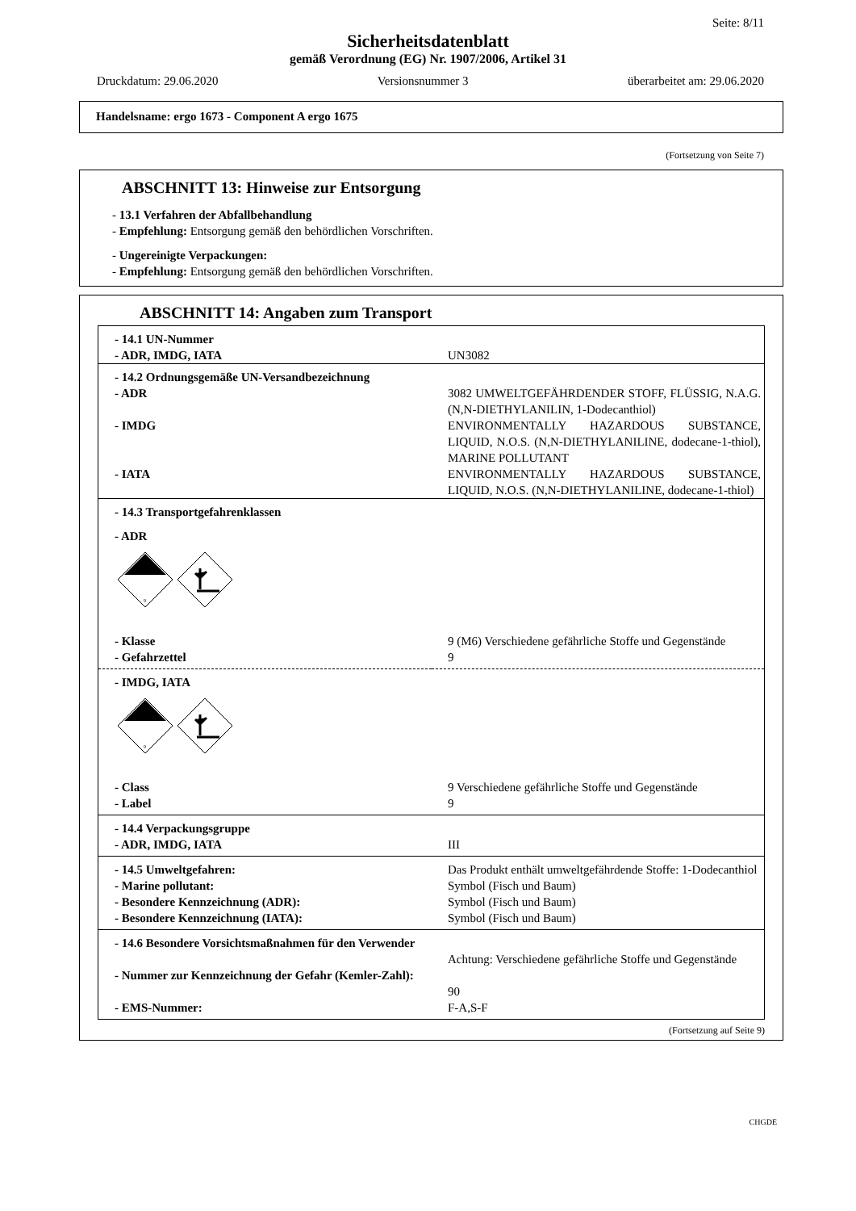Seite: 8/11
Sicherheitsdatenblatt
gemäß Verordnung (EG) Nr. 1907/2006, Artikel 31
Druckdatum: 29.06.2020 Versionsnummer 3 überarbeitet am: 29.06.2020
Handelsname: ergo 1673 - Component A ergo 1675
(Fortsetzung von Seite 7)
ABSCHNITT 13: Hinweise zur Entsorgung
- 13.1 Verfahren der Abfallbehandlung
- Empfehlung: Entsorgung gemäß den behördlichen Vorschriften.
- Ungereinigte Verpackungen:
- Empfehlung: Entsorgung gemäß den behördlichen Vorschriften.
ABSCHNITT 14: Angaben zum Transport
| - 14.1 UN-Nummer | |
| - ADR, IMDG, IATA | UN3082 |
| - 14.2 Ordnungsgemäße UN-Versandbezeichnung | |
| - ADR | 3082 UMWELTGEFÄHRDENDER STOFF, FLÜSSIG, N.A.G. (N,N-DIETHYLANILIN, 1-Dodecanthiol) |
| - IMDG | ENVIRONMENTALLY HAZARDOUS SUBSTANCE, LIQUID, N.O.S. (N,N-DIETHYLANILINE, dodecane-1-thiol), MARINE POLLUTANT |
| - IATA | ENVIRONMENTALLY HAZARDOUS SUBSTANCE, LIQUID, N.O.S. (N,N-DIETHYLANILINE, dodecane-1-thiol) |
| - 14.3 Transportgefahrenklassen | |
| - ADR | |
| 9 | |
| - Klasse | 9 (M6) Verschiedene gefährliche Stoffe und Gegenstände |
| - Gefahrzettel | 9 |
| - IMDG, IATA | |
| 9 | |
| - Class | 9 Verschiedene gefährliche Stoffe und Gegenstände |
| - Label | 9 |
| - 14.4 Verpackungsgruppe | |
| - ADR, IMDG, IATA | III |
| - 14.5 Umweltgefahren: | Das Produkt enthält umweltgefährdende Stoffe: 1-Dodecanthiol |
| - Marine pollutant: | Symbol (Fisch und Baum) |
| - Besondere Kennzeichnung (ADR): | Symbol (Fisch und Baum) |
| - Besondere Kennzeichnung (IATA): | Symbol (Fisch und Baum) |
| - 14.6 Besondere Vorsichtsmaßnahmen für den Verwender | Achtung: Verschiedene gefährliche Stoffe und Gegenstände |
| - Nummer zur Kennzeichnung der Gefahr (Kemler-Zahl): | 90 |
| - EMS-Nummer: | F-A,S-F |
(Fortsetzung auf Seite 9)
CHGDE